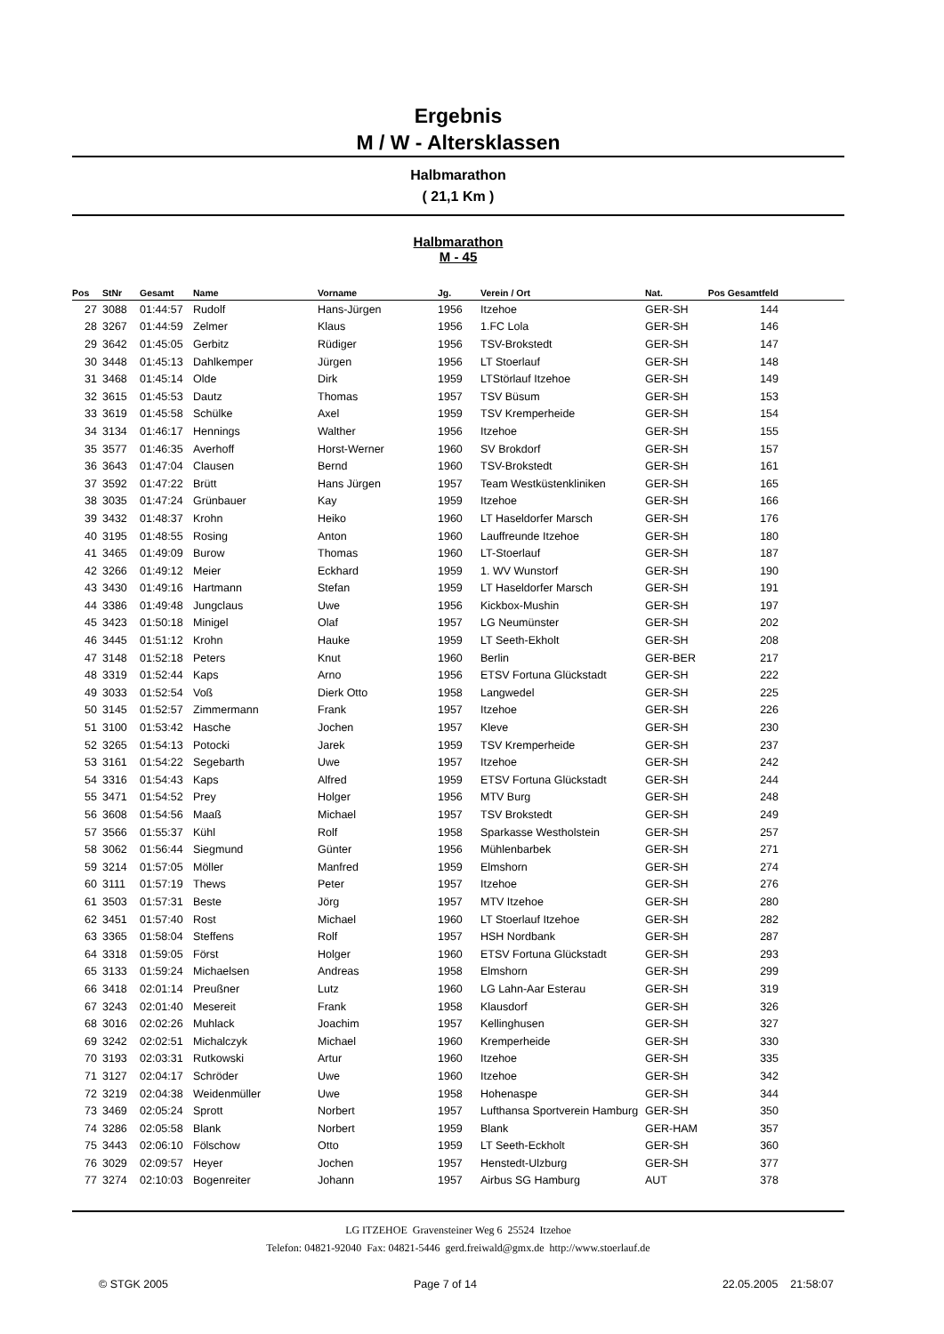Ergebnis
M / W - Altersklassen
Halbmarathon
( 21,1 Km )
Halbmarathon
M - 45
| Pos | StNr | Gesamt | Name | Vorname | Jg. | Verein / Ort | Nat. | Pos Gesamtfeld | |
| --- | --- | --- | --- | --- | --- | --- | --- | --- | --- |
| 27 | 3088 | 01:44:57 | Rudolf | Hans-Jürgen | 1956 | Itzehoe | GER-SH | 144 | |
| 28 | 3267 | 01:44:59 | Zelmer | Klaus | 1956 | 1.FC Lola | GER-SH | 146 | |
| 29 | 3642 | 01:45:05 | Gerbitz | Rüdiger | 1956 | TSV-Brokstedt | GER-SH | 147 | |
| 30 | 3448 | 01:45:13 | Dahlkemper | Jürgen | 1956 | LT Stoerlauf | GER-SH | 148 | |
| 31 | 3468 | 01:45:14 | Olde | Dirk | 1959 | LTStörlauf Itzehoe | GER-SH | 149 | |
| 32 | 3615 | 01:45:53 | Dautz | Thomas | 1957 | TSV Büsum | GER-SH | 153 | |
| 33 | 3619 | 01:45:58 | Schülke | Axel | 1959 | TSV Kremperheide | GER-SH | 154 | |
| 34 | 3134 | 01:46:17 | Hennings | Walther | 1956 | Itzehoe | GER-SH | 155 | |
| 35 | 3577 | 01:46:35 | Averhoff | Horst-Werner | 1960 | SV Brokdorf | GER-SH | 157 | |
| 36 | 3643 | 01:47:04 | Clausen | Bernd | 1960 | TSV-Brokstedt | GER-SH | 161 | |
| 37 | 3592 | 01:47:22 | Brütt | Hans Jürgen | 1957 | Team Westküstenkliniken | GER-SH | 165 | |
| 38 | 3035 | 01:47:24 | Grünbauer | Kay | 1959 | Itzehoe | GER-SH | 166 | |
| 39 | 3432 | 01:48:37 | Krohn | Heiko | 1960 | LT Haseldorfer Marsch | GER-SH | 176 | |
| 40 | 3195 | 01:48:55 | Rosing | Anton | 1960 | Lauffreunde Itzehoe | GER-SH | 180 | |
| 41 | 3465 | 01:49:09 | Burow | Thomas | 1960 | LT-Stoerlauf | GER-SH | 187 | |
| 42 | 3266 | 01:49:12 | Meier | Eckhard | 1959 | 1. WV Wunstorf | GER-SH | 190 | |
| 43 | 3430 | 01:49:16 | Hartmann | Stefan | 1959 | LT Haseldorfer Marsch | GER-SH | 191 | |
| 44 | 3386 | 01:49:48 | Jungclaus | Uwe | 1956 | Kickbox-Mushin | GER-SH | 197 | |
| 45 | 3423 | 01:50:18 | Minigel | Olaf | 1957 | LG Neumünster | GER-SH | 202 | |
| 46 | 3445 | 01:51:12 | Krohn | Hauke | 1959 | LT Seeth-Ekholt | GER-SH | 208 | |
| 47 | 3148 | 01:52:18 | Peters | Knut | 1960 | Berlin | GER-BER | 217 | |
| 48 | 3319 | 01:52:44 | Kaps | Arno | 1956 | ETSV Fortuna Glückstadt | GER-SH | 222 | |
| 49 | 3033 | 01:52:54 | Voß | Dierk Otto | 1958 | Langwedel | GER-SH | 225 | |
| 50 | 3145 | 01:52:57 | Zimmermann | Frank | 1957 | Itzehoe | GER-SH | 226 | |
| 51 | 3100 | 01:53:42 | Hasche | Jochen | 1957 | Kleve | GER-SH | 230 | |
| 52 | 3265 | 01:54:13 | Potocki | Jarek | 1959 | TSV Kremperheide | GER-SH | 237 | |
| 53 | 3161 | 01:54:22 | Segebarth | Uwe | 1957 | Itzehoe | GER-SH | 242 | |
| 54 | 3316 | 01:54:43 | Kaps | Alfred | 1959 | ETSV Fortuna Glückstadt | GER-SH | 244 | |
| 55 | 3471 | 01:54:52 | Prey | Holger | 1956 | MTV Burg | GER-SH | 248 | |
| 56 | 3608 | 01:54:56 | Maaß | Michael | 1957 | TSV Brokstedt | GER-SH | 249 | |
| 57 | 3566 | 01:55:37 | Kühl | Rolf | 1958 | Sparkasse Westholstein | GER-SH | 257 | |
| 58 | 3062 | 01:56:44 | Siegmund | Günter | 1956 | Mühlenbarbek | GER-SH | 271 | |
| 59 | 3214 | 01:57:05 | Möller | Manfred | 1959 | Elmshorn | GER-SH | 274 | |
| 60 | 3111 | 01:57:19 | Thews | Peter | 1957 | Itzehoe | GER-SH | 276 | |
| 61 | 3503 | 01:57:31 | Beste | Jörg | 1957 | MTV Itzehoe | GER-SH | 280 | |
| 62 | 3451 | 01:57:40 | Rost | Michael | 1960 | LT Stoerlauf Itzehoe | GER-SH | 282 | |
| 63 | 3365 | 01:58:04 | Steffens | Rolf | 1957 | HSH Nordbank | GER-SH | 287 | |
| 64 | 3318 | 01:59:05 | Först | Holger | 1960 | ETSV Fortuna Glückstadt | GER-SH | 293 | |
| 65 | 3133 | 01:59:24 | Michaelsen | Andreas | 1958 | Elmshorn | GER-SH | 299 | |
| 66 | 3418 | 02:01:14 | Preußner | Lutz | 1960 | LG Lahn-Aar Esterau | GER-SH | 319 | |
| 67 | 3243 | 02:01:40 | Mesereit | Frank | 1958 | Klausdorf | GER-SH | 326 | |
| 68 | 3016 | 02:02:26 | Muhlack | Joachim | 1957 | Kellinghusen | GER-SH | 327 | |
| 69 | 3242 | 02:02:51 | Michalczyk | Michael | 1960 | Kremperheide | GER-SH | 330 | |
| 70 | 3193 | 02:03:31 | Rutkowski | Artur | 1960 | Itzehoe | GER-SH | 335 | |
| 71 | 3127 | 02:04:17 | Schröder | Uwe | 1960 | Itzehoe | GER-SH | 342 | |
| 72 | 3219 | 02:04:38 | Weidenmüller | Uwe | 1958 | Hohenaspe | GER-SH | 344 | |
| 73 | 3469 | 02:05:24 | Sprott | Norbert | 1957 | Lufthansa Sportverein Hamburg | GER-SH | 350 | |
| 74 | 3286 | 02:05:58 | Blank | Norbert | 1959 | Blank | GER-HAM | 357 | |
| 75 | 3443 | 02:06:10 | Fölschow | Otto | 1959 | LT Seeth-Eckholt | GER-SH | 360 | |
| 76 | 3029 | 02:09:57 | Heyer | Jochen | 1957 | Henstedt-Ulzburg | GER-SH | 377 | |
| 77 | 3274 | 02:10:03 | Bogenreiter | Johann | 1957 | Airbus SG Hamburg | AUT | 378 | |
LG ITZEHOE Gravensteiner Weg 6 25524 Itzehoe
Telefon: 04821-92040 Fax: 04821-5446 gerd.freiwald@gmx.de http://www.stoerlauf.de
© STGK 2005 Page 7 of 14 22.05.2005 21:58:07